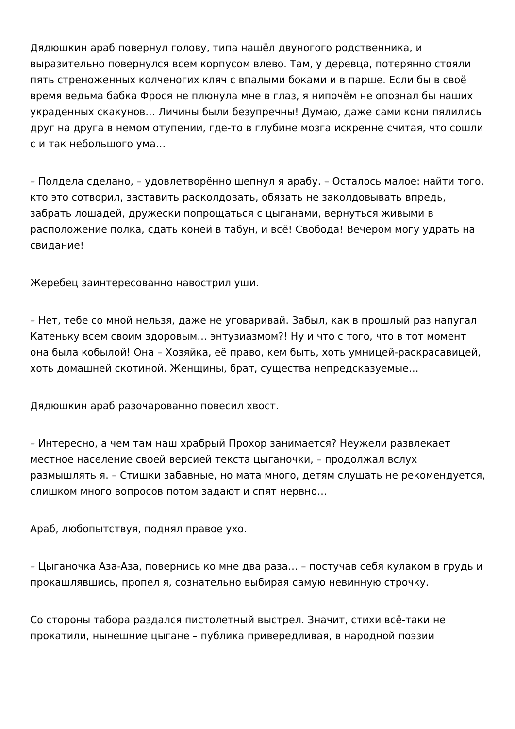Дядюшкин араб повернул голову, типа нашёл двуногого родственника, и выразительно повернулся всем корпусом влево. Там, у деревца, потерянно стояли пять стреноженных колченогих кляч с впалыми боками и в парше. Если бы в своё время ведьма бабка Фрося не плюнула мне в глаз, я нипочём не опознал бы наших украденных скакунов… Личины были безупречны! Думаю, даже сами кони пялились друг на друга в немом отупении, где-то в глубине мозга искренне считая, что сошли с и так небольшого ума…
– Полдела сделано, – удовлетворённо шепнул я арабу. – Осталось малое: найти того, кто это сотворил, заставить расколдовать, обязать не заколдовывать впредь, забрать лошадей, дружески попрощаться с цыганами, вернуться живыми в расположение полка, сдать коней в табун, и всё! Свобода! Вечером могу удрать на свидание!
Жеребец заинтересованно навострил уши.
– Нет, тебе со мной нельзя, даже не уговаривай. Забыл, как в прошлый раз напугал Катеньку всем своим здоровым… энтузиазмом?! Ну и что с того, что в тот момент она была кобылой! Она – Хозяйка, её право, кем быть, хоть умницей-раскрасавицей, хоть домашней скотиной. Женщины, брат, существа непредсказуемые…
Дядюшкин араб разочарованно повесил хвост.
– Интересно, а чем там наш храбрый Прохор занимается? Неужели развлекает местное население своей версией текста цыганочки, – продолжал вслух размышлять я. – Стишки забавные, но мата много, детям слушать не рекомендуется, слишком много вопросов потом задают и спят нервно…
Араб, любопытствуя, поднял правое ухо.
– Цыганочка Аза-Аза, повернись ко мне два раза… – постучав себя кулаком в грудь и прокашлявшись, пропел я, сознательно выбирая самую невинную строчку.
Со стороны табора раздался пистолетный выстрел. Значит, стихи всё-таки не прокатили, нынешние цыгане – публика привередливая, в народной поэзии